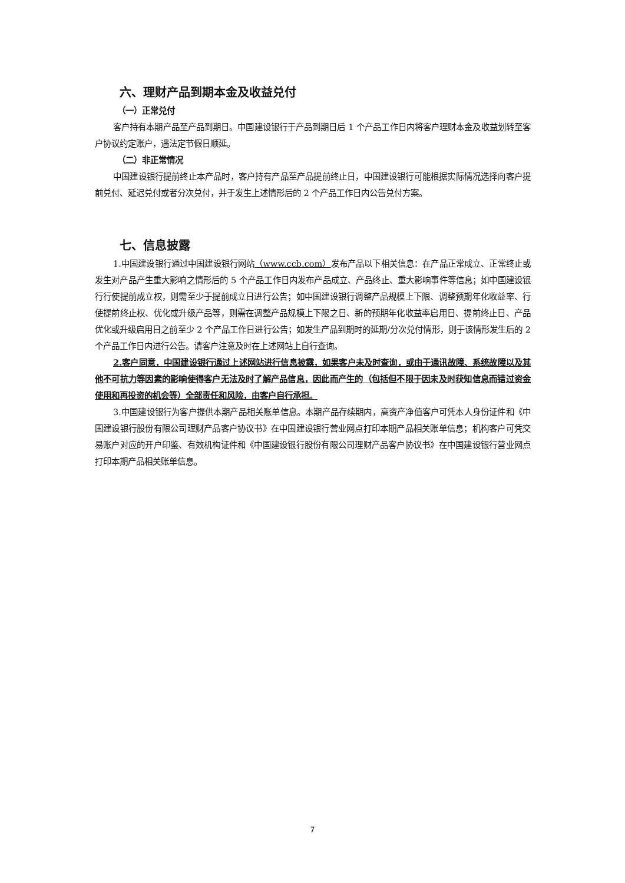六、理财产品到期本金及收益兑付
（一）正常兑付
客户持有本期产品至产品到期日。中国建设银行于产品到期日后 1 个产品工作日内将客户理财本金及收益划转至客户协议约定账户，遇法定节假日顺延。
（二）非正常情况
中国建设银行提前终止本产品时，客户持有产品至产品提前终止日，中国建设银行可能根据实际情况选择向客户提前兑付、延迟兑付或者分次兑付，并于发生上述情形后的 2 个产品工作日内公告兑付方案。
七、信息披露
1.中国建设银行通过中国建设银行网站（www.ccb.com）发布产品以下相关信息：在产品正常成立、正常终止或发生对产品产生重大影响之情形后的 5 个产品工作日内发布产品成立、产品终止、重大影响事件等信息；如中国建设银行行使提前成立权，则需至少于提前成立日进行公告；如中国建设银行调整产品规模上下限、调整预期年化收益率、行使提前终止权、优化或升级产品等，则需在调整产品规模上下限之日、新的预期年化收益率启用日、提前终止日、产品优化或升级启用日之前至少 2 个产品工作日进行公告；如发生产品到期时的延期/分次兑付情形，则于该情形发生后的 2 个产品工作日内进行公告。请客户注意及时在上述网站上自行查询。
2.客户同意，中国建设银行通过上述网站进行信息披露，如果客户未及时查询，或由于通讯故障、系统故障以及其他不可抗力等因素的影响使得客户无法及时了解产品信息，因此而产生的（包括但不限于因未及时获知信息而错过资金使用和再投资的机会等）全部责任和风险，由客户自行承担。
3.中国建设银行为客户提供本期产品相关账单信息。本期产品存续期内，高资产净值客户可凭本人身份证件和《中国建设银行股份有限公司理财产品客户协议书》在中国建设银行营业网点打印本期产品相关账单信息；机构客户可凭交易账户对应的开户印鉴、有效机构证件和《中国建设银行股份有限公司理财产品客户协议书》在中国建设银行营业网点打印本期产品相关账单信息。
7